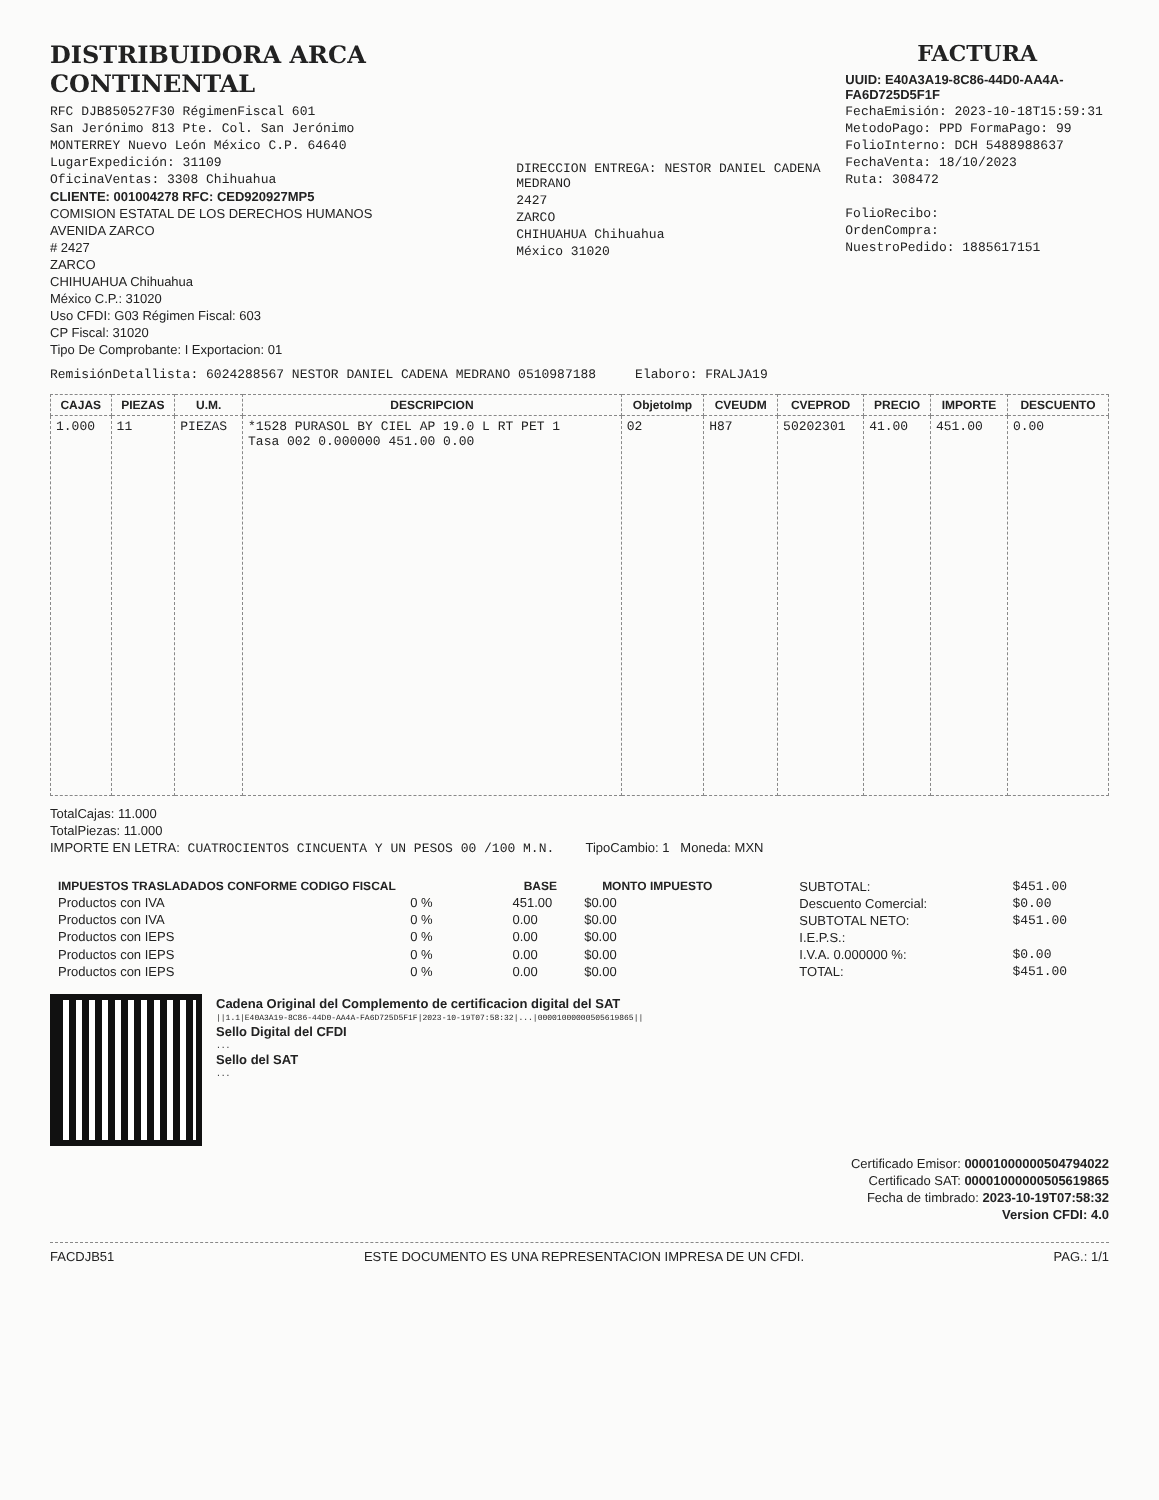DISTRIBUIDORA ARCA CONTINENTAL
RFC DJB850527F30 RégimenFiscal 601
San Jerónimo 813 Pte. Col. San Jerónimo
MONTERREY Nuevo León México C.P. 64640
LugarExpedición: 31109
OficinaVentas: 3308 Chihuahua
CLIENTE: 001004278 RFC: CED920927MP5
COMISION ESTATAL DE LOS DERECHOS HUMANOS
AVENIDA ZARCO
# 2427
ZARCO
CHIHUAHUA Chihuahua
México C.P.: 31020
Uso CFDI: G03 Régimen Fiscal: 603
CP Fiscal: 31020
Tipo De Comprobante: I Exportacion: 01
DIRECCION ENTREGA: NESTOR DANIEL CADENA MEDRANO
2427
ZARCO
CHIHUAHUA Chihuahua
México 31020
FACTURA
UUID: E40A3A19-8C86-44D0-AA4A-FA6D725D5F1F
FechaEmisión: 2023-10-18T15:59:31
MetodoPago: PPD FormaPago: 99
FolioInterno: DCH 5488988637
FechaVenta: 18/10/2023
Ruta: 308472
FolioRecibo:
OrdenCompra:
NuestroPedido: 1885617151
RemisiónDetallista: 6024288567 NESTOR DANIEL CADENA MEDRANO 0510987188 Elaboro: FRALJA19
| CAJAS | PIEZAS | U.M. | DESCRIPCION | ObjetoImp | CVEUDM | CVEPROD | PRECIO | IMPORTE | DESCUENTO |
| --- | --- | --- | --- | --- | --- | --- | --- | --- | --- |
| 1.000 | 11 | PIEZAS | *1528 PURASOL BY CIEL AP 19.0 L RT PET 1 Tasa 002 0.000000 451.00 0.00 | 02 | H87 | 50202301 | 41.00 | 451.00 | 0.00 |
TotalCajas: 11.000
TotalPiezas: 11.000
IMPORTE EN LETRA: CUATROCIENTOS CINCUENTA Y UN PESOS 00 /100 M.N. TipoCambio: 1 Moneda: MXN
| IMPUESTOS TRASLADADOS CONFORME CODIGO FISCAL | | BASE | MONTO IMPUESTO |
| --- | --- | --- | --- |
| Productos con IVA | 0 % | 451.00 | $0.00 |
| Productos con IVA | 0 % | 0.00 | $0.00 |
| Productos con IEPS | 0 % | 0.00 | $0.00 |
| Productos con IEPS | 0 % | 0.00 | $0.00 |
| Productos con IEPS | 0 % | 0.00 | $0.00 |
| SUBTOTAL: | $451.00 |
| Descuento Comercial: | $0.00 |
| SUBTOTAL NETO: | $451.00 |
| I.E.P.S.: | |
| I.V.A. 0.000000 %: | $0.00 |
| TOTAL: | $451.00 |
Cadena Original del Complemento de certificacion digital del SAT
||1.1|E40A3A19-8C86-44D0-AA4A-FA6D725D5F1F|2023-10-19T07:58:32|...|00001000000505619865||
Sello Digital del CFDI
...
Sello del SAT
...
Certificado Emisor: 00001000000504794022
Certificado SAT: 00001000000505619865
Fecha de timbrado: 2023-10-19T07:58:32
Version CFDI: 4.0
FACDJB51 ESTE DOCUMENTO ES UNA REPRESENTACION IMPRESA DE UN CFDI. PAG.: 1/1